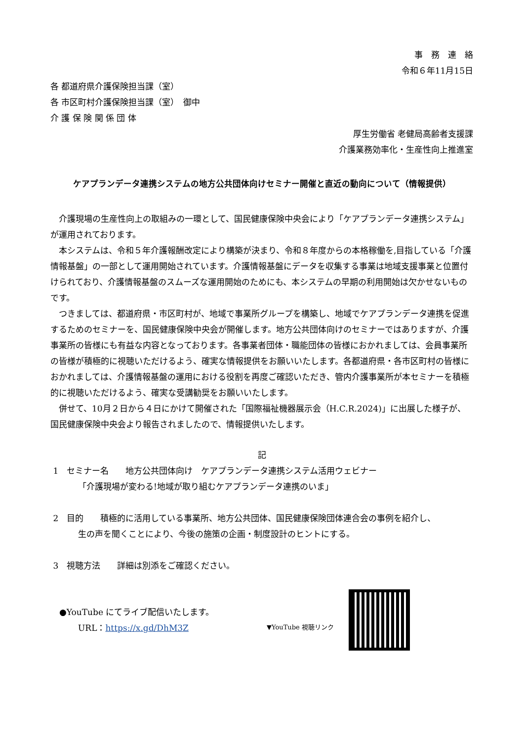事　務　連　絡
令和６年11月15日
各 都道府県介護保険担当課（室）
各 市区町村介護保険担当課（室）　御中
介 護 保 険 関 係 団 体
厚生労働省 老健局高齢者支援課
介護業務効率化・生産性向上推進室
ケアプランデータ連携システムの地方公共団体向けセミナー開催と直近の動向について（情報提供）
介護現場の生産性向上の取組みの一環として、国民健康保険中央会により「ケアプランデータ連携システム」が運用されております。
本システムは、令和５年介護報酬改定により構築が決まり、令和８年度からの本格稼働を,目指している「介護情報基盤」の一部として運用開始されています。介護情報基盤にデータを収集する事業は地域支援事業と位置付けられており、介護情報基盤のスムーズな運用開始のためにも、本システムの早期の利用開始は欠かせないものです。
つきましては、都道府県・市区町村が、地域で事業所グループを構築し、地域でケアプランデータ連携を促進するためのセミナーを、国民健康保険中央会が開催します。地方公共団体向けのセミナーではありますが、介護事業所の皆様にも有益な内容となっております。各事業者団体・職能団体の皆様におかれましては、会員事業所の皆様が積極的に視聴いただけるよう、確実な情報提供をお願いいたします。各都道府県・各市区町村の皆様におかれましては、介護情報基盤の運用における役割を再度ご確認いただき、管内介護事業所が本セミナーを積極的に視聴いただけるよう、確実な受講勧奨をお願いいたします。
併せて、10月２日から４日にかけて開催された「国際福祉機器展示会（H.C.R.2024)」に出展した様子が、国民健康保険中央会より報告されましたので、情報提供いたします。
記
1　セミナー名　　地方公共団体向け　ケアプランデータ連携システム活用ウェビナー
「介護現場が変わる!地域が取り組むケアプランデータ連携のいま」
2　目的　　積極的に活用している事業所、地方公共団体、国民健康保険団体連合会の事例を紹介し、
生の声を聞くことにより、今後の施策の企画・制度設計のヒントにする。
3　視聴方法　　詳細は別添をご確認ください。
●YouTube にてライブ配信いたします。
URL：https://x.gd/DhM3Z
▼YouTube 視聴リンク